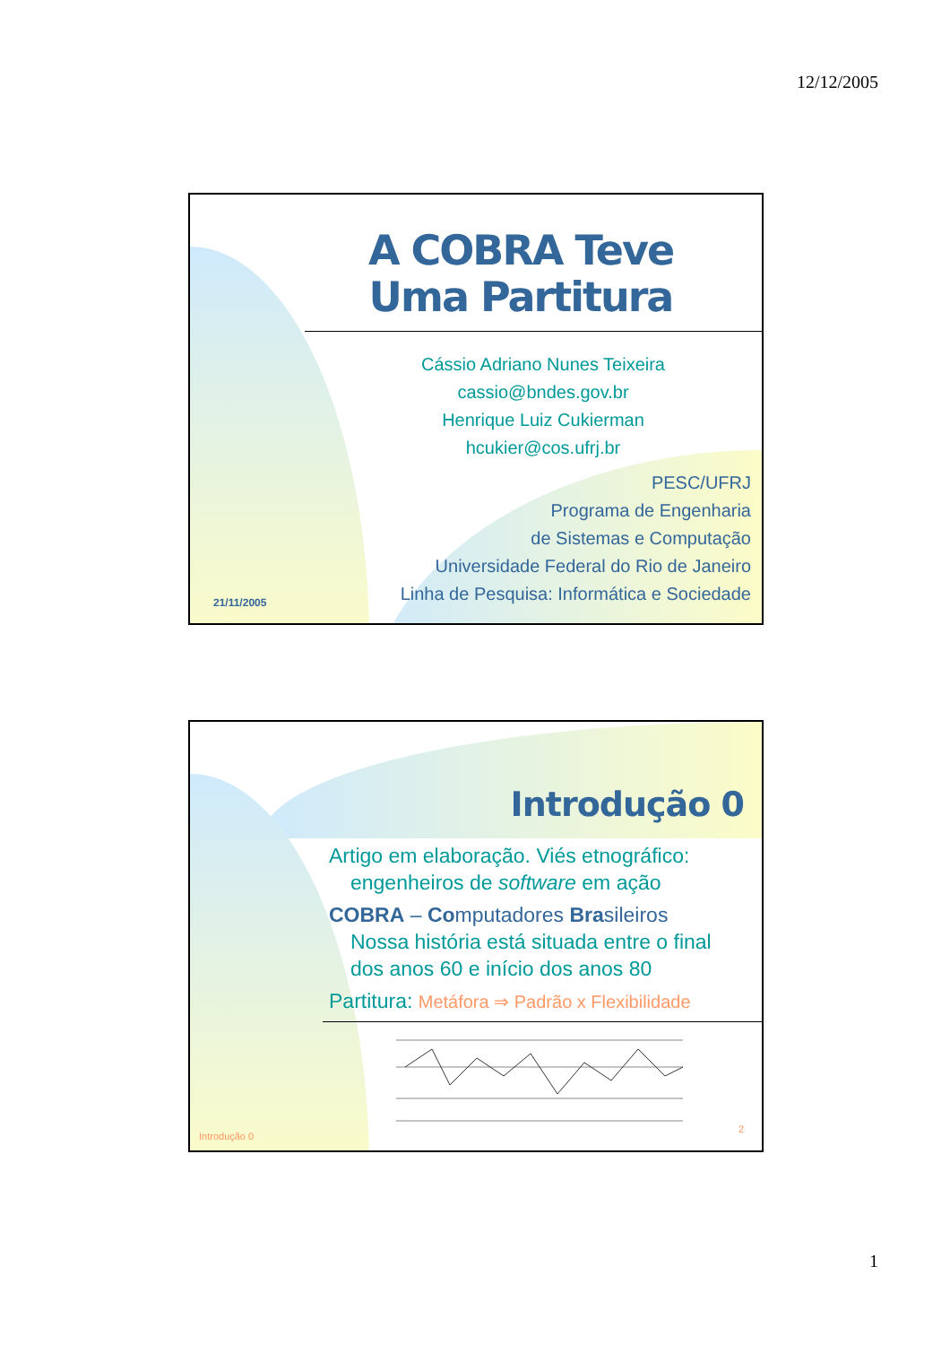12/12/2005
A COBRA Teve Uma Partitura
Cássio Adriano Nunes Teixeira
cassio@bndes.gov.br
Henrique Luiz Cukierman
hcukier@cos.ufrj.br
PESC/UFRJ
Programa de Engenharia
de Sistemas e Computação
Universidade Federal do Rio de Janeiro
Linha de Pesquisa: Informática e Sociedade
21/11/2005
Introdução 0
Artigo em elaboração. Viés etnográfico:
engenheiros de software em ação
COBRA – Co mputadores Bra sileiros
Nossa história está situada entre o final dos anos 60 e início dos anos 80
Partitura: Metáfora ⇒ Padrão x Flexibilidade
Introdução 0
2
1